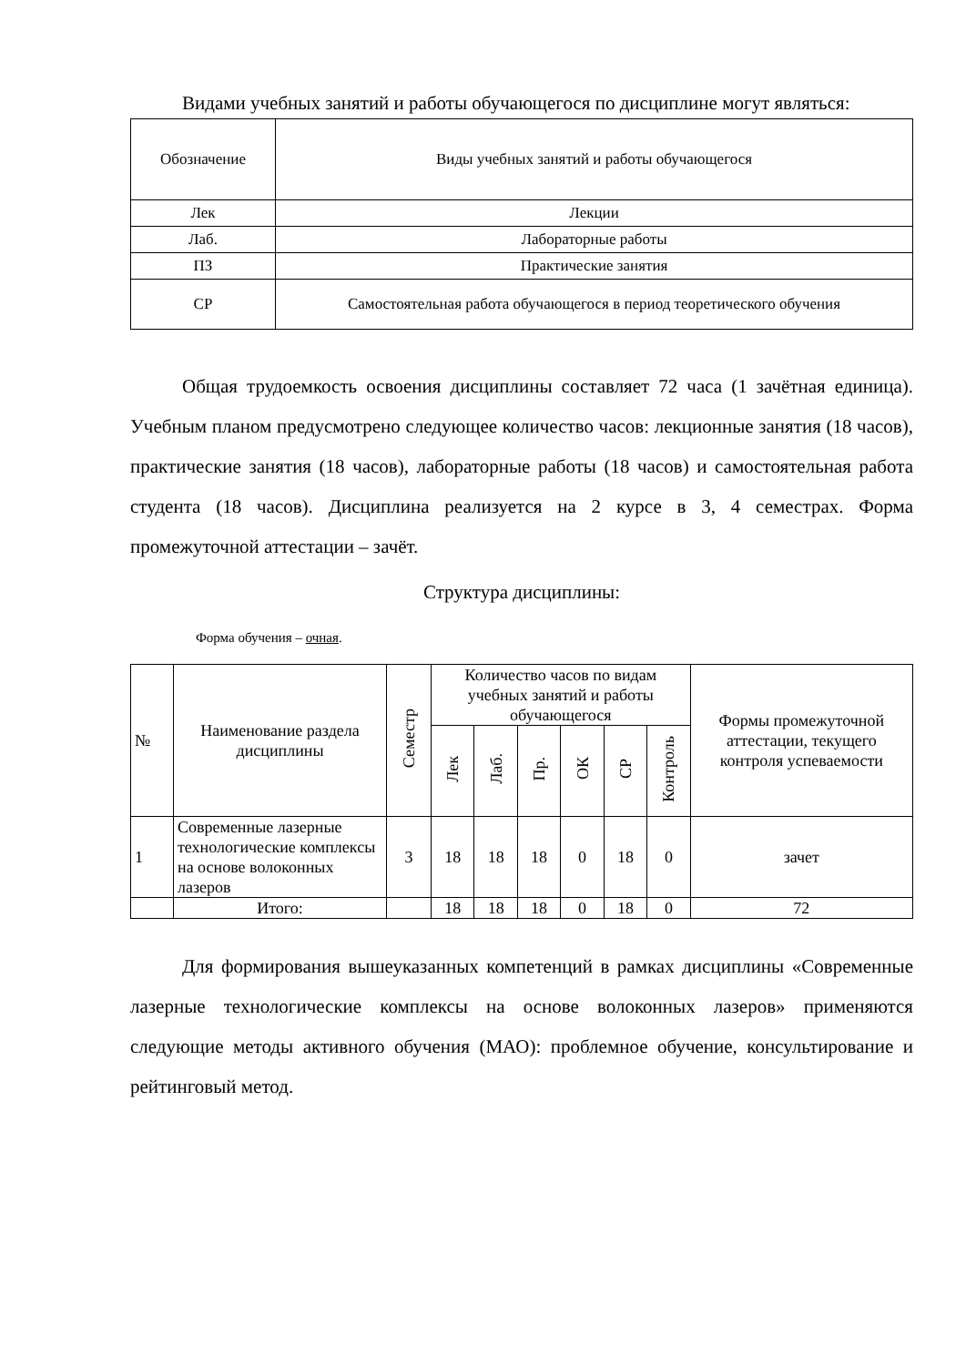Видами учебных занятий и работы обучающегося по дисциплине могут являться:
| Обозначение | Виды учебных занятий и работы обучающегося |
| --- | --- |
| Лек | Лекции |
| Лаб. | Лабораторные работы |
| ПЗ | Практические занятия |
| СР | Самостоятельная работа обучающегося в период теоретического обучения |
Общая трудоемкость освоения дисциплины составляет 72 часа (1 зачётная единица). Учебным планом предусмотрено следующее количество часов: лекционные занятия (18 часов), практические занятия (18 часов), лабораторные работы (18 часов) и самостоятельная работа студента (18 часов). Дисциплина реализуется на 2 курсе в 3, 4 семестрах. Форма промежуточной аттестации – зачёт.
Структура дисциплины:
Форма обучения – очная.
| № | Наименование раздела дисциплины | Семестр | Количество часов по видам учебных занятий и работы обучающегося | | | | | | Формы промежуточной аттестации, текущего контроля успеваемости |
| --- | --- | --- | --- | --- | --- | --- | --- | --- | --- |
| | | | Лек | Лаб. | Пр. | ОК | СР | Контроль | |
| 1 | Современные лазерные технологические комплексы на основе волоконных лазеров | 3 | 18 | 18 | 18 | 0 | 18 | 0 | зачет |
| | Итого: | | 18 | 18 | 18 | 0 | 18 | 0 | 72 |
Для формирования вышеуказанных компетенций в рамках дисциплины «Современные лазерные технологические комплексы на основе волоконных лазеров» применяются следующие методы активного обучения (МАО): проблемное обучение, консультирование и рейтинговый метод.